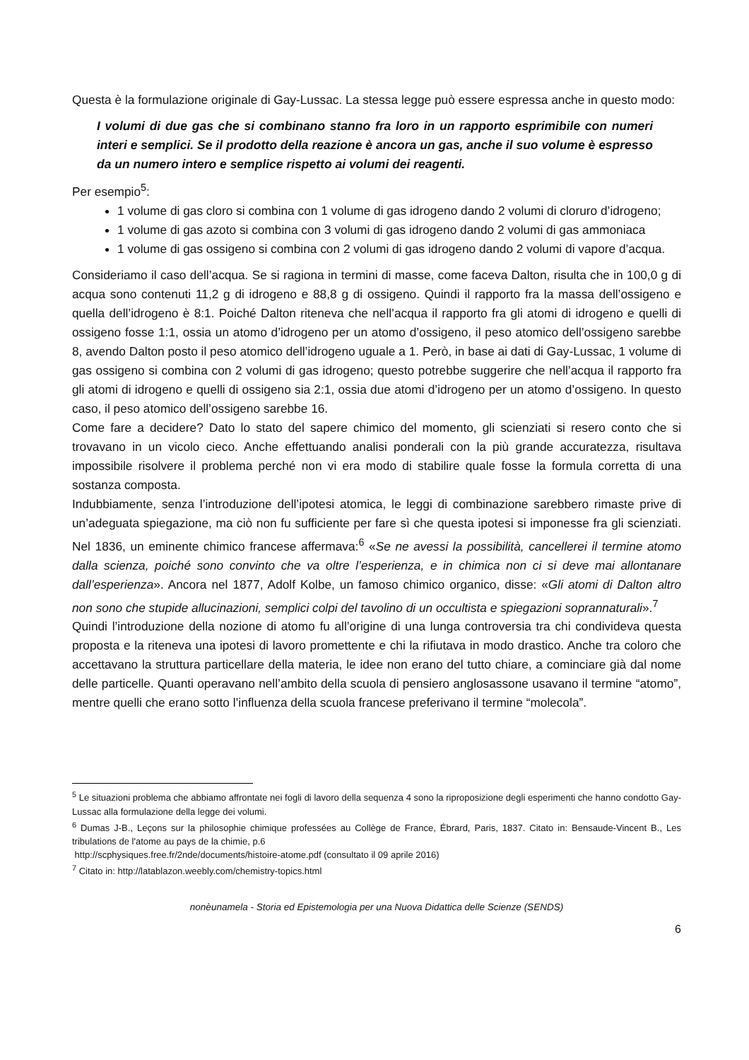Questa è la formulazione originale di Gay-Lussac. La stessa legge può essere espressa anche in questo modo:
I volumi di due gas che si combinano stanno fra loro in un rapporto esprimibile con numeri interi e semplici. Se il prodotto della reazione è ancora un gas, anche il suo volume è espresso da un numero intero e semplice rispetto ai volumi dei reagenti.
Per esempio<sup>5</sup>:
1 volume di gas cloro si combina con 1 volume di gas idrogeno dando 2 volumi di cloruro d’idrogeno;
1 volume di gas azoto si combina con 3 volumi di gas idrogeno dando 2 volumi di gas ammoniaca
1 volume di gas ossigeno si combina con 2 volumi di gas idrogeno dando 2 volumi di vapore d’acqua.
Consideriamo il caso dell’acqua. Se si ragiona in termini di masse, come faceva Dalton, risulta che in 100,0 g di acqua sono contenuti 11,2 g di idrogeno e 88,8 g di ossigeno. Quindi il rapporto fra la massa dell’ossigeno e quella dell’idrogeno è 8:1. Poiché Dalton riteneva che nell’acqua il rapporto fra gli atomi di idrogeno e quelli di ossigeno fosse 1:1, ossia un atomo d’idrogeno per un atomo d’ossigeno, il peso atomico dell’ossigeno sarebbe 8, avendo Dalton posto il peso atomico dell’idrogeno uguale a 1. Però, in base ai dati di Gay-Lussac, 1 volume di gas ossigeno si combina con 2 volumi di gas idrogeno; questo potrebbe suggerire che nell’acqua il rapporto fra gli atomi di idrogeno e quelli di ossigeno sia 2:1, ossia due atomi d’idrogeno per un atomo d’ossigeno. In questo caso, il peso atomico dell’ossigeno sarebbe 16.
Come fare a decidere? Dato lo stato del sapere chimico del momento, gli scienziati si resero conto che si trovavano in un vicolo cieco. Anche effettuando analisi ponderali con la più grande accuratezza, risultava impossibile risolvere il problema perché non vi era modo di stabilire quale fosse la formula corretta di una sostanza composta.
Indubbiamente, senza l’introduzione dell’ipotesi atomica, le leggi di combinazione sarebbero rimaste prive di un’adeguata spiegazione, ma ciò non fu sufficiente per fare sì che questa ipotesi si imponesse fra gli scienziati. Nel 1836, un eminente chimico francese affermava:<sup>6</sup> «Se ne avessi la possibilità, cancellerei il termine atomo dalla scienza, poiché sono convinto che va oltre l’esperienza, e in chimica non ci si deve mai allontanare dall’esperienza». Ancora nel 1877, Adolf Kolbe, un famoso chimico organico, disse: «Gli atomi di Dalton altro non sono che stupide allucinazioni, semplici colpi del tavolino di un occultista e spiegazioni soprannaturali».<sup>7</sup>
Quindi l’introduzione della nozione di atomo fu all’origine di una lunga controversia tra chi condivideva questa proposta e la riteneva una ipotesi di lavoro promettente e chi la rifiutava in modo drastico. Anche tra coloro che accettavano la struttura particellare della materia, le idee non erano del tutto chiare, a cominciare già dal nome delle particelle. Quanti operavano nell’ambito della scuola di pensiero anglosassone usavano il termine “atomo”, mentre quelli che erano sotto l’influenza della scuola francese preferivano il termine “molecola”.
<sup>5</sup> Le situazioni problema che abbiamo affrontate nei fogli di lavoro della sequenza 4 sono la riproposizione degli esperimenti che hanno condotto Gay-Lussac alla formulazione della legge dei volumi.
<sup>6</sup> Dumas J-B., Leçons sur la philosophie chimique professées au Collège de France, Ébrard, Paris, 1837. Citato in: Bensaude-Vincent B., Les tribulations de l'atome au pays de la chimie, p.6
http://scphysiques.free.fr/2nde/documents/histoire-atome.pdf (consultato il 09 aprile 2016)
<sup>7</sup> Citato in: http://latablazon.weebly.com/chemistry-topics.html
nonèunamela - Storia ed Epistemologia per una Nuova Didattica delle Scienze (SENDS)
6